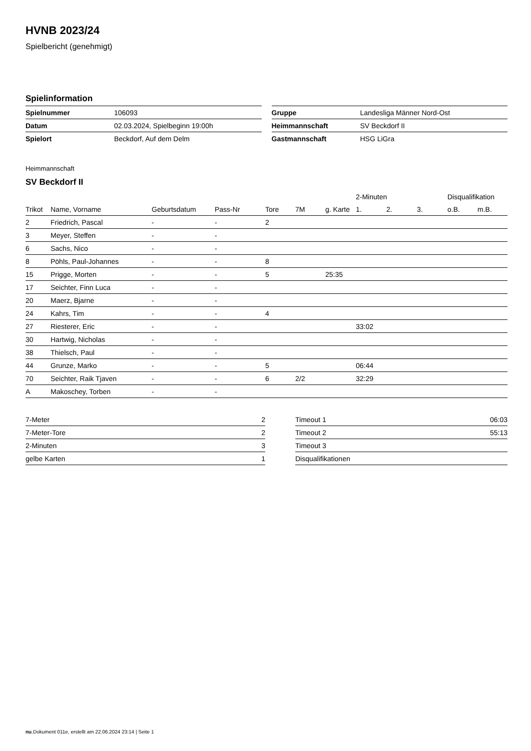HVNB 2023/24
Spielbericht (genehmigt)
Spielinformation
| Spielnummer | 106093 |
| Datum | 02.03.2024, Spielbeginn 19:00h |
| Spielort | Beckdorf, Auf dem Delm |
| Gruppe | Landesliga Männer Nord-Ost |
| Heimmannschaft | SV Beckdorf II |
| Gastmannschaft | HSG LiGra |
Heimmannschaft
SV Beckdorf II
| | | | | | | | 2-Minuten | | | Disqualifikation | |
| --- | --- | --- | --- | --- | --- | --- | --- | --- | --- | --- | --- |
| Trikot | Name, Vorname | Geburtsdatum | Pass-Nr | Tore | 7M | g. Karte | 1. | 2. | 3. | o.B. | m.B. |
| 2 | Friedrich, Pascal | - | - | 2 | | | | | | | |
| 3 | Meyer, Steffen | - | - | | | | | | | | |
| 6 | Sachs, Nico | - | - | | | | | | | | |
| 8 | Pöhls, Paul-Johannes | - | - | 8 | | | | | | | |
| 15 | Prigge, Morten | - | - | 5 | | 25:35 | | | | | |
| 17 | Seichter, Finn Luca | - | - | | | | | | | | |
| 20 | Maerz, Bjarne | - | - | | | | | | | | |
| 24 | Kahrs, Tim | - | - | 4 | | | | | | | |
| 27 | Riesterer, Eric | - | - | | | | 33:02 | | | | |
| 30 | Hartwig, Nicholas | - | - | | | | | | | | |
| 38 | Thielsch, Paul | - | - | | | | | | | | |
| 44 | Grunze, Marko | - | - | 5 | | | 06:44 | | | | |
| 70 | Seichter, Raik Tjaven | - | - | 6 | 2/2 | | 32:29 | | | | |
| A | Makoschey, Torben | - | - | | | | | | | | |
| 7-Meter | 2 |
| 7-Meter-Tore | 2 |
| 2-Minuten | 3 |
| gelbe Karten | 1 |
| Timeout 1 | 06:03 |
| Timeout 2 | 55:13 |
| Timeout 3 | |
| Disqualifikationen | |
nu.Dokument 011e, erstellt am 22.06.2024 23:14 | Seite 1